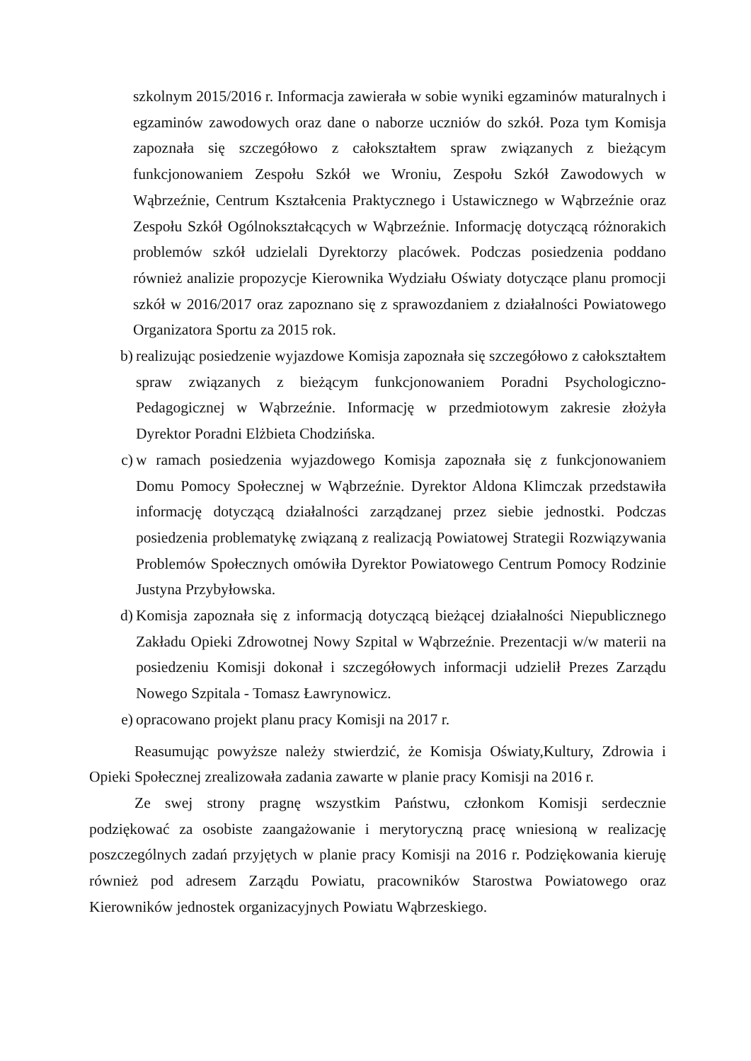szkolnym 2015/2016 r. Informacja zawierała w sobie wyniki egzaminów maturalnych i egzaminów zawodowych oraz dane o naborze uczniów do szkół. Poza tym Komisja zapoznała się szczegółowo z całokształtem spraw związanych z bieżącym funkcjonowaniem Zespołu Szkół we Wroniu, Zespołu Szkół Zawodowych w Wąbrzeźnie, Centrum Kształcenia Praktycznego i Ustawicznego w Wąbrzeźnie oraz Zespołu Szkół Ogólnokształcących w Wąbrzeźnie. Informację dotyczącą różnorakich problemów szkół udzielali Dyrektorzy placówek. Podczas posiedzenia poddano również analizie propozycje Kierownika Wydziału Oświaty dotyczące planu promocji szkół w 2016/2017 oraz zapoznano się z sprawozdaniem z działalności Powiatowego Organizatora Sportu za 2015 rok.
b) realizując posiedzenie wyjazdowe Komisja zapoznała się szczegółowo z całokształtem spraw związanych z bieżącym funkcjonowaniem Poradni Psychologiczno-Pedagogicznej w Wąbrzeźnie. Informację w przedmiotowym zakresie złożyła Dyrektor Poradni Elżbieta Chodzińska.
c) w ramach posiedzenia wyjazdowego Komisja zapoznała się z funkcjonowaniem Domu Pomocy Społecznej w Wąbrzeźnie. Dyrektor Aldona Klimczak przedstawiła informację dotyczącą działalności zarządzanej przez siebie jednostki. Podczas posiedzenia problematykę związaną z realizacją Powiatowej Strategii Rozwiązywania Problemów Społecznych omówiła Dyrektor Powiatowego Centrum Pomocy Rodzinie Justyna Przybyłowska.
d) Komisja zapoznała się z informacją dotyczącą bieżącej działalności Niepublicznego Zakładu Opieki Zdrowotnej Nowy Szpital w Wąbrzeźnie. Prezentacji w/w materii na posiedzeniu Komisji dokonał i szczegółowych informacji udzielił Prezes Zarządu Nowego Szpitala - Tomasz Ławrynowicz.
e) opracowano projekt planu pracy Komisji na 2017 r.
Reasumując powyższe należy stwierdzić, że Komisja Oświaty,Kultury, Zdrowia i Opieki Społecznej zrealizowała zadania zawarte w planie pracy Komisji na 2016 r.
Ze swej strony pragnę wszystkim Państwu, członkom Komisji serdecznie podziękować za osobiste zaangażowanie i merytoryczną pracę wniesioną w realizację poszczególnych zadań przyjętych w planie pracy Komisji na 2016 r. Podziękowania kieruję również pod adresem Zarządu Powiatu, pracowników Starostwa Powiatowego oraz Kierowników jednostek organizacyjnych Powiatu Wąbrzeskiego.